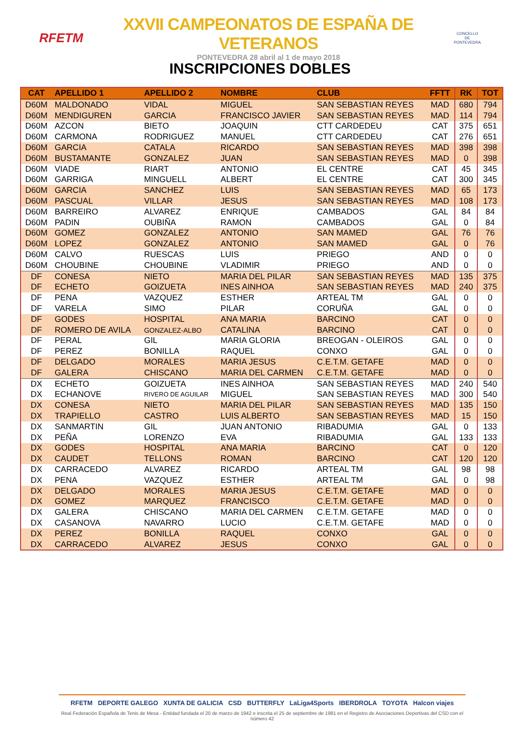RFETM
XXVII CAMPEONATOS DE ESPAÑA DE VETERANOS
PONTEVEDRA 28 abril al 1 de mayo 2018
CONCELLO DE
PONTEVEDRA
INSCRIPCIONES DOBLES
| CAT | APELLIDO 1 | APELLIDO 2 | NOMBRE | CLUB | FFTT | RK | TOT |
| --- | --- | --- | --- | --- | --- | --- | --- |
| D60M | MALDONADO | VIDAL | MIGUEL | SAN SEBASTIAN REYES | MAD | 680 | 794 |
| D60M | MENDIGUREN | GARCIA | FRANCISCO JAVIER | SAN SEBASTIAN REYES | MAD | 114 | 794 |
| D60M | AZCON | BIETO | JOAQUIN | CTT CARDEDEU | CAT | 375 | 651 |
| D60M | CARMONA | RODRIGUEZ | MANUEL | CTT CARDEDEU | CAT | 276 | 651 |
| D60M | GARCIA | CATALA | RICARDO | SAN SEBASTIAN REYES | MAD | 398 | 398 |
| D60M | BUSTAMANTE | GONZALEZ | JUAN | SAN SEBASTIAN REYES | MAD | 0 | 398 |
| D60M | VIADE | RIART | ANTONIO | EL CENTRE | CAT | 45 | 345 |
| D60M | GARRIGA | MINGUELL | ALBERT | EL CENTRE | CAT | 300 | 345 |
| D60M | GARCIA | SANCHEZ | LUIS | SAN SEBASTIAN REYES | MAD | 65 | 173 |
| D60M | PASCUAL | VILLAR | JESUS | SAN SEBASTIAN REYES | MAD | 108 | 173 |
| D60M | BARREIRO | ALVAREZ | ENRIQUE | CAMBADOS | GAL | 84 | 84 |
| D60M | PADIN | OUBIÑA | RAMON | CAMBADOS | GAL | 0 | 84 |
| D60M | GOMEZ | GONZALEZ | ANTONIO | SAN MAMED | GAL | 76 | 76 |
| D60M | LOPEZ | GONZALEZ | ANTONIO | SAN MAMED | GAL | 0 | 76 |
| D60M | CALVO | RUESCAS | LUIS | PRIEGO | AND | 0 | 0 |
| D60M | CHOUBINE | CHOUBINE | VLADIMIR | PRIEGO | AND | 0 | 0 |
| DF | CONESA | NIETO | MARIA DEL PILAR | SAN SEBASTIAN REYES | MAD | 135 | 375 |
| DF | ECHETO | GOIZUETA | INES AINHOA | SAN SEBASTIAN REYES | MAD | 240 | 375 |
| DF | PENA | VAZQUEZ | ESTHER | ARTEAL TM | GAL | 0 | 0 |
| DF | VARELA | SIMO | PILAR | CORUÑA | GAL | 0 | 0 |
| DF | GODES | HOSPITAL | ANA MARIA | BARCINO | CAT | 0 | 0 |
| DF | ROMERO DE AVILA | GONZALEZ-ALBO | CATALINA | BARCINO | CAT | 0 | 0 |
| DF | PERAL | GIL | MARIA GLORIA | BREOGAN - OLEIROS | GAL | 0 | 0 |
| DF | PEREZ | BONILLA | RAQUEL | CONXO | GAL | 0 | 0 |
| DF | DELGADO | MORALES | MARIA JESUS | C.E.T.M. GETAFE | MAD | 0 | 0 |
| DF | GALERA | CHISCANO | MARIA DEL CARMEN | C.E.T.M. GETAFE | MAD | 0 | 0 |
| DX | ECHETO | GOIZUETA | INES AINHOA | SAN SEBASTIAN REYES | MAD | 240 | 540 |
| DX | ECHANOVE | RIVERO DE AGUILAR | MIGUEL | SAN SEBASTIAN REYES | MAD | 300 | 540 |
| DX | CONESA | NIETO | MARIA DEL PILAR | SAN SEBASTIAN REYES | MAD | 135 | 150 |
| DX | TRAPIELLO | CASTRO | LUIS ALBERTO | SAN SEBASTIAN REYES | MAD | 15 | 150 |
| DX | SANMARTIN | GIL | JUAN ANTONIO | RIBADUMIA | GAL | 0 | 133 |
| DX | PEÑA | LORENZO | EVA | RIBADUMIA | GAL | 133 | 133 |
| DX | GODES | HOSPITAL | ANA MARIA | BARCINO | CAT | 0 | 120 |
| DX | CAUDET | TELLONS | ROMAN | BARCINO | CAT | 120 | 120 |
| DX | CARRACEDO | ALVAREZ | RICARDO | ARTEAL TM | GAL | 98 | 98 |
| DX | PENA | VAZQUEZ | ESTHER | ARTEAL TM | GAL | 0 | 98 |
| DX | DELGADO | MORALES | MARIA JESUS | C.E.T.M. GETAFE | MAD | 0 | 0 |
| DX | GOMEZ | MARQUEZ | FRANCISCO | C.E.T.M. GETAFE | MAD | 0 | 0 |
| DX | GALERA | CHISCANO | MARIA DEL CARMEN | C.E.T.M. GETAFE | MAD | 0 | 0 |
| DX | CASANOVA | NAVARRO | LUCIO | C.E.T.M. GETAFE | MAD | 0 | 0 |
| DX | PEREZ | BONILLA | RAQUEL | CONXO | GAL | 0 | 0 |
| DX | CARRACEDO | ALVAREZ | JESUS | CONXO | GAL | 0 | 0 |
RFETM DEPORTE GALEGO XUNTA DE GALICIA CSD BUTTERFLY LaLiga4Sports IBERDROLA TOYOTA Halcon viajes
Real Federación Española de Tenis de Mesa - Entidad fundada el 20 de marzo de 1942 e inscrita el 25 de septiembre de 1981 en el Registro de Asociaciones Deportivas del CSD con el número 42